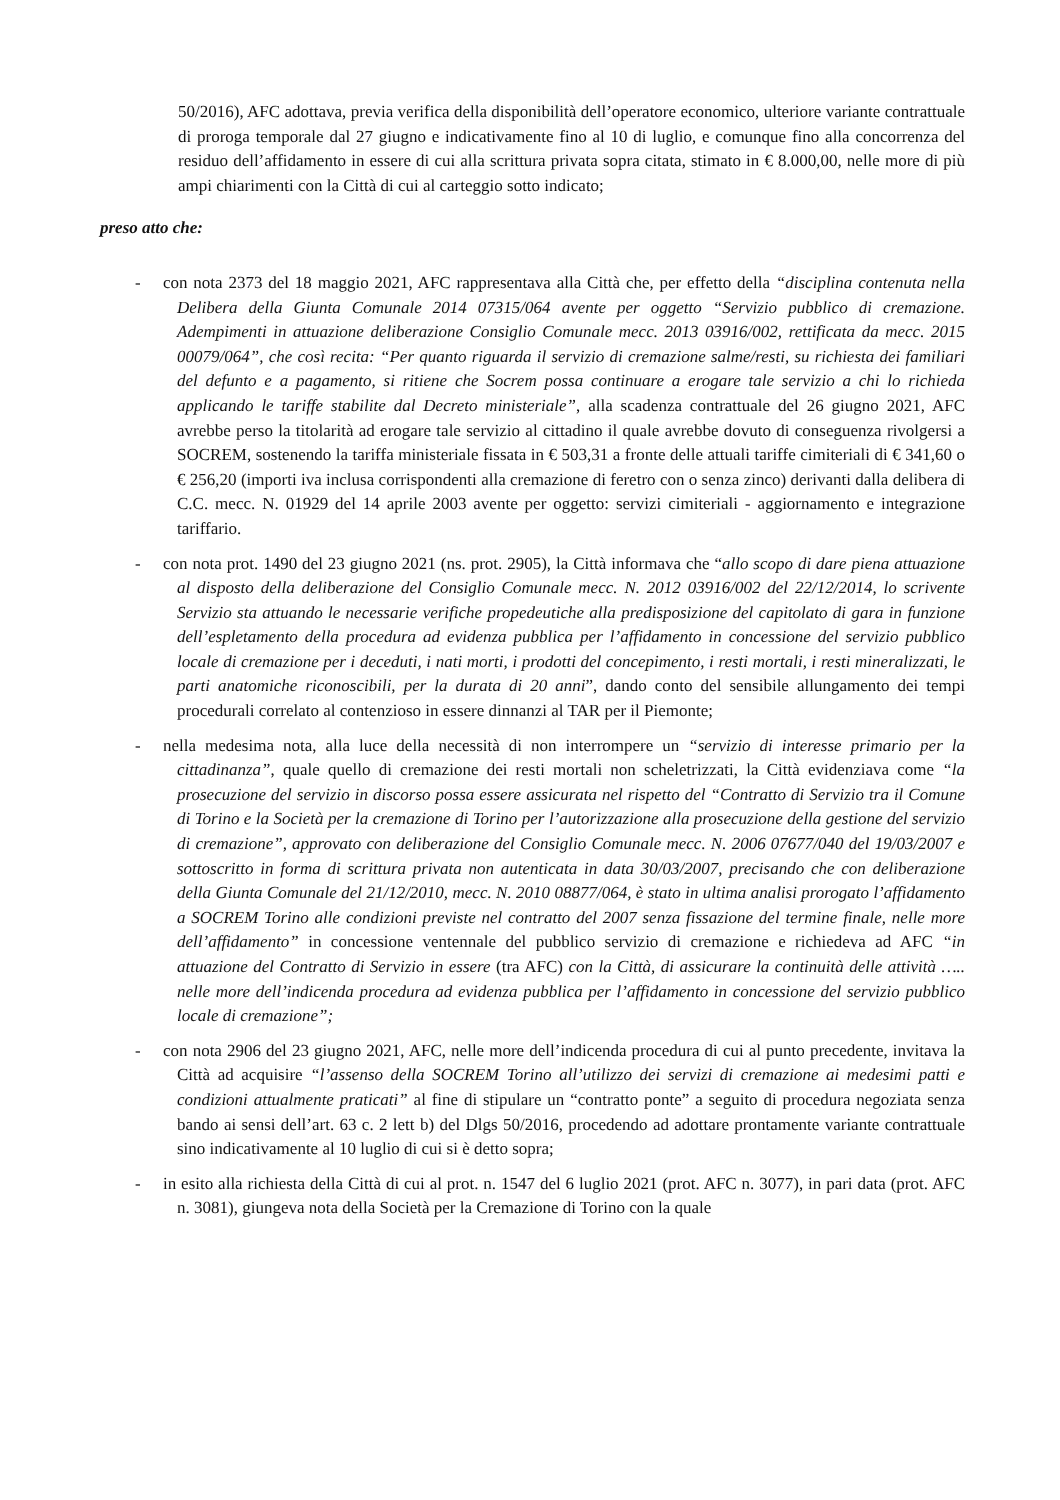50/2016), AFC adottava, previa verifica della disponibilità dell’operatore economico, ulteriore variante contrattuale di proroga temporale dal 27 giugno e indicativamente fino al 10 di luglio, e comunque fino alla concorrenza del residuo dell’affidamento in essere di cui alla scrittura privata sopra citata, stimato in € 8.000,00, nelle more di più ampi chiarimenti con la Città di cui al carteggio sotto indicato;
preso atto che:
- con nota 2373 del 18 maggio 2021, AFC rappresentava alla Città che, per effetto della “disciplina contenuta nella Delibera della Giunta Comunale 2014 07315/064 avente per oggetto “Servizio pubblico di cremazione. Adempimenti in attuazione deliberazione Consiglio Comunale mecc. 2013 03916/002, rettificata da mecc. 2015 00079/064”, che così recita: “Per quanto riguarda il servizio di cremazione salme/resti, su richiesta dei familiari del defunto e a pagamento, si ritiene che Socrem possa continuare a erogare tale servizio a chi lo richieda applicando le tariffe stabilite dal Decreto ministeriale”, alla scadenza contrattuale del 26 giugno 2021, AFC avrebbe perso la titolarità ad erogare tale servizio al cittadino il quale avrebbe dovuto di conseguenza rivolgersi a SOCREM, sostenendo la tariffa ministeriale fissata in € 503,31 a fronte delle attuali tariffe cimiteriali di € 341,60 o € 256,20 (importi iva inclusa corrispondenti alla cremazione di feretro con o senza zinco) derivanti dalla delibera di C.C. mecc. N. 01929 del 14 aprile 2003 avente per oggetto: servizi cimiteriali - aggiornamento e integrazione tariffario.
- con nota prot. 1490 del 23 giugno 2021 (ns. prot. 2905), la Città informava che “allo scopo di dare piena attuazione al disposto della deliberazione del Consiglio Comunale mecc. N. 2012 03916/002 del 22/12/2014, lo scrivente Servizio sta attuando le necessarie verifiche propedeutiche alla predisposizione del capitolato di gara in funzione dell’espletamento della procedura ad evidenza pubblica per l’affidamento in concessione del servizio pubblico locale di cremazione per i deceduti, i nati morti, i prodotti del concepimento, i resti mortali, i resti mineralizzati, le parti anatomiche riconoscibili, per la durata di 20 anni”, dando conto del sensibile allungamento dei tempi procedurali correlato al contenzioso in essere dinnanzi al TAR per il Piemonte;
- nella medesima nota, alla luce della necessità di non interrompere un “servizio di interesse primario per la cittadinanza”, quale quello di cremazione dei resti mortali non scheletrizzati, la Città evidenziava come “la prosecuzione del servizio in discorso possa essere assicurata nel rispetto del “Contratto di Servizio tra il Comune di Torino e la Società per la cremazione di Torino per l’autorizzazione alla prosecuzione della gestione del servizio di cremazione”, approvato con deliberazione del Consiglio Comunale mecc. N. 2006 07677/040 del 19/03/2007 e sottoscritto in forma di scrittura privata non autenticata in data 30/03/2007, precisando che con deliberazione della Giunta Comunale del 21/12/2010, mecc. N. 2010 08877/064, è stato in ultima analisi prorogato l’affidamento a SOCREM Torino alle condizioni previste nel contratto del 2007 senza fissazione del termine finale, nelle more dell’affidamento” in concessione ventennale del pubblico servizio di cremazione e richiedeva ad AFC “in attuazione del Contratto di Servizio in essere (tra AFC) con la Città, di assicurare la continuità delle attività ….. nelle more dell’indicenda procedura ad evidenza pubblica per l’affidamento in concessione del servizio pubblico locale di cremazione”;
- con nota 2906 del 23 giugno 2021, AFC, nelle more dell’indicenda procedura di cui al punto precedente, invitava la Città ad acquisire “l’assenso della SOCREM Torino all’utilizzo dei servizi di cremazione ai medesimi patti e condizioni attualmente praticati” al fine di stipulare un “contratto ponte” a seguito di procedura negoziata senza bando ai sensi dell’art. 63 c. 2 lett b) del Dlgs 50/2016, procedendo ad adottare prontamente variante contrattuale sino indicativamente al 10 luglio di cui si è detto sopra;
- in esito alla richiesta della Città di cui al prot. n. 1547 del 6 luglio 2021 (prot. AFC n. 3077), in pari data (prot. AFC n. 3081), giungeva nota della Società per la Cremazione di Torino con la quale